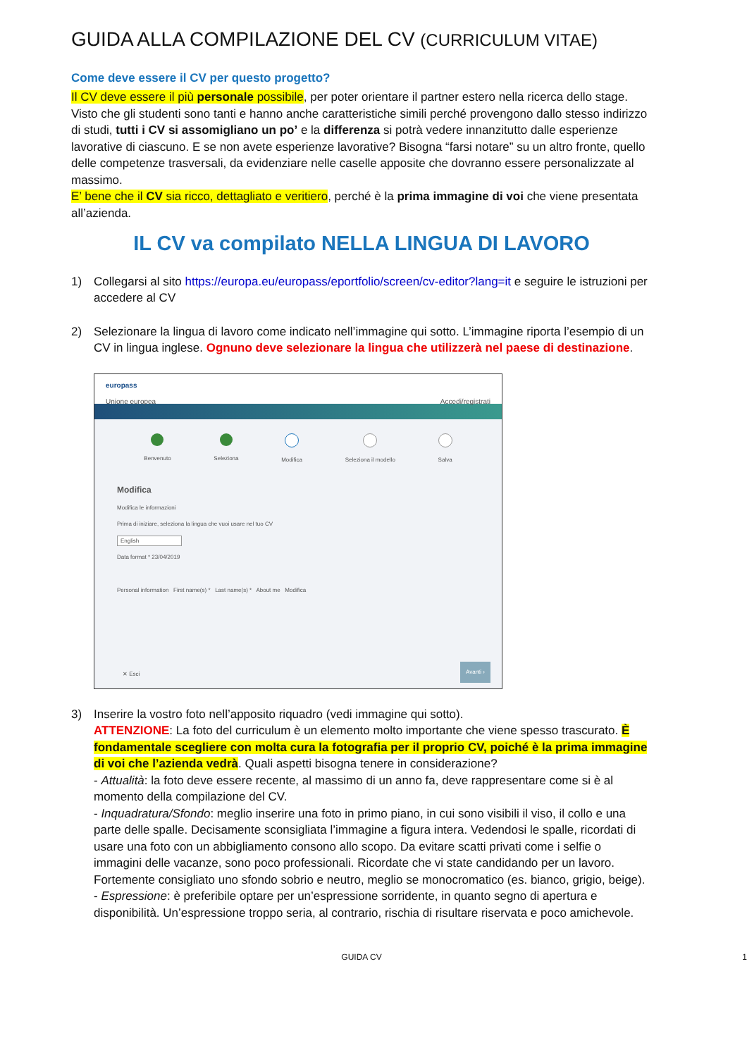GUIDA ALLA COMPILAZIONE DEL CV (CURRICULUM VITAE)
Come deve essere il CV per questo progetto?
Il CV deve essere il più personale possibile, per poter orientare il partner estero nella ricerca dello stage. Visto che gli studenti sono tanti e hanno anche caratteristiche simili perché provengono dallo stesso indirizzo di studi, tutti i CV si assomigliano un po’ e la differenza si potrà vedere innanzitutto dalle esperienze lavorative di ciascuno. E se non avete esperienze lavorative? Bisogna “farsi notare” su un altro fronte, quello delle competenze trasversali, da evidenziare nelle caselle apposite che dovranno essere personalizzate al massimo.
E’ bene che il CV sia ricco, dettagliato e veritiero, perché è la prima immagine di voi che viene presentata all’azienda.
IL CV va compilato NELLA LINGUA DI LAVORO
1) Collegarsi al sito https://europa.eu/europass/eportfolio/screen/cv-editor?lang=it e seguire le istruzioni per accedere al CV
2) Selezionare la lingua di lavoro come indicato nell’immagine qui sotto. L’immagine riporta l’esempio di un CV in lingua inglese. Ognuno deve selezionare la lingua che utilizzerà nel paese di destinazione.
europass
Unione europea Accedi/registrati
Benvenuto Seleziona Modifica Seleziona il modello Salva
Modifica
Modifica le informazioni
Prima di iniziare, seleziona la lingua che vuoi usare nel tuo CV
English
Data format * 23/04/2019
Personal information First name(s) * Last name(s) * About me Modifica
✕ Esci Avanti ›
3) Inserire la vostro foto nell’apposito riquadro (vedi immagine qui sotto).
ATTENZIONE: La foto del curriculum è un elemento molto importante che viene spesso trascurato. È fondamentale scegliere con molta cura la fotografia per il proprio CV, poiché è la prima immagine di voi che l’azienda vedrà. Quali aspetti bisogna tenere in considerazione?
- Attualità: la foto deve essere recente, al massimo di un anno fa, deve rappresentare come si è al momento della compilazione del CV.
- Inquadratura/Sfondo: meglio inserire una foto in primo piano, in cui sono visibili il viso, il collo e una parte delle spalle. Decisamente sconsigliata l’immagine a figura intera. Vedendosi le spalle, ricordati di usare una foto con un abbigliamento consono allo scopo. Da evitare scatti privati come i selfie o immagini delle vacanze, sono poco professionali. Ricordate che vi state candidando per un lavoro. Fortemente consigliato uno sfondo sobrio e neutro, meglio se monocromatico (es. bianco, grigio, beige).
- Espressione: è preferibile optare per un’espressione sorridente, in quanto segno di apertura e disponibilità. Un’espressione troppo seria, al contrario, rischia di risultare riservata e poco amichevole.
GUIDA CV 1